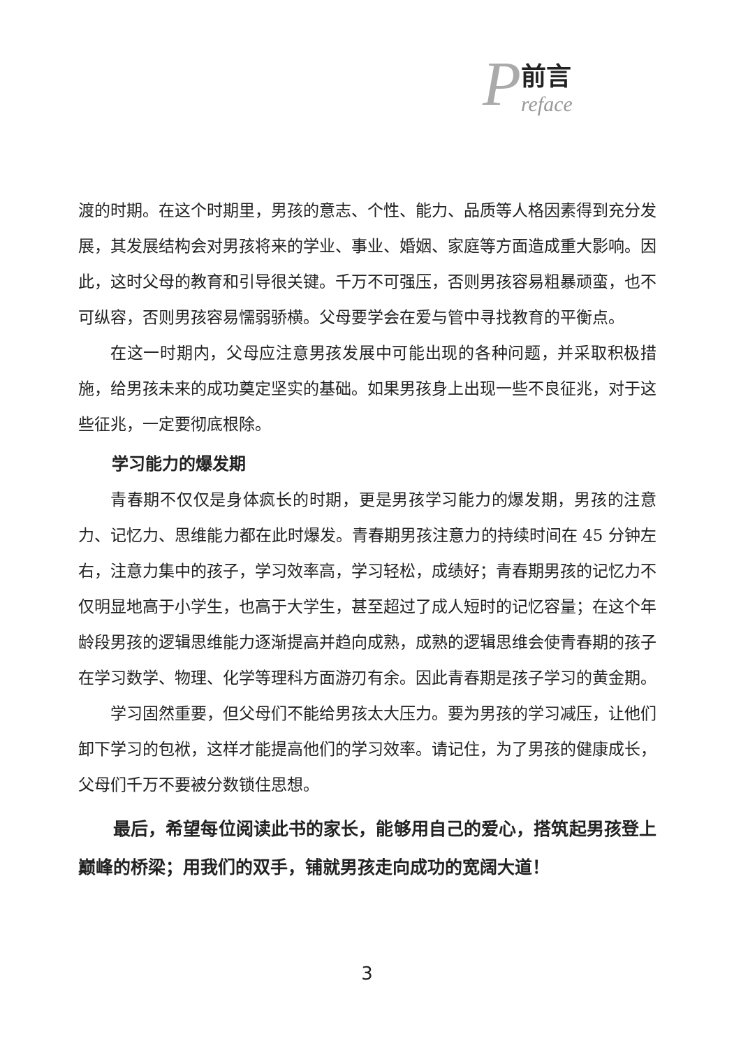P
前言
reface
渡的时期。在这个时期里，男孩的意志、个性、能力、品质等人格因素得到充分发展，其发展结构会对男孩将来的学业、事业、婚姻、家庭等方面造成重大影响。因此，这时父母的教育和引导很关键。千万不可强压，否则男孩容易粗暴顽蛮，也不可纵容，否则男孩容易懦弱骄横。父母要学会在爱与管中寻找教育的平衡点。
在这一时期内，父母应注意男孩发展中可能出现的各种问题，并采取积极措施，给男孩未来的成功奠定坚实的基础。如果男孩身上出现一些不良征兆，对于这些征兆，一定要彻底根除。
学习能力的爆发期
青春期不仅仅是身体疯长的时期，更是男孩学习能力的爆发期，男孩的注意力、记忆力、思维能力都在此时爆发。青春期男孩注意力的持续时间在 45 分钟左右，注意力集中的孩子，学习效率高，学习轻松，成绩好；青春期男孩的记忆力不仅明显地高于小学生，也高于大学生，甚至超过了成人短时的记忆容量；在这个年龄段男孩的逻辑思维能力逐渐提高并趋向成熟，成熟的逻辑思维会使青春期的孩子在学习数学、物理、化学等理科方面游刃有余。因此青春期是孩子学习的黄金期。
学习固然重要，但父母们不能给男孩太大压力。要为男孩的学习减压，让他们卸下学习的包袱，这样才能提高他们的学习效率。请记住，为了男孩的健康成长，父母们千万不要被分数锁住思想。
最后，希望每位阅读此书的家长，能够用自己的爱心，搭筑起男孩登上巅峰的桥梁；用我们的双手，铺就男孩走向成功的宽阔大道！
3